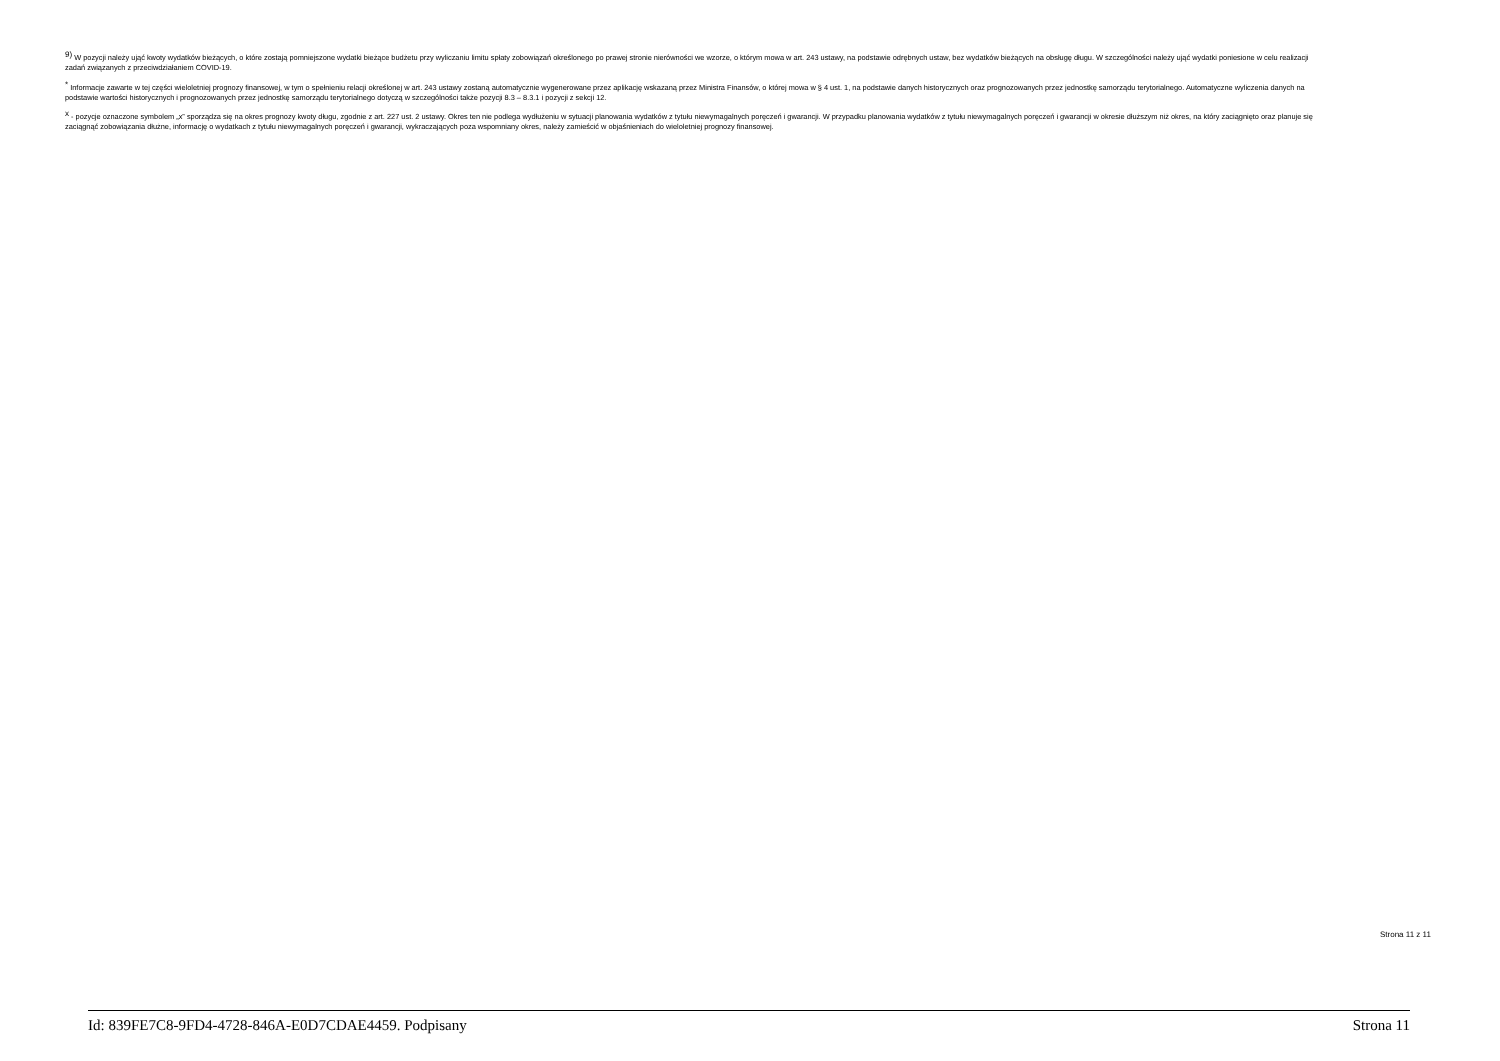<sup>9)</sup> W pozycji należy ująć kwoty wydatków bieżących, o które zostają pomniejszone wydatki bieżące budżetu przy wyliczaniu limitu spłaty zobowiązań określonego po prawej stronie nierówności we wzorze, o którym mowa w art. 243 ustawy, na podstawie odrębnych ustaw, bez wydatków bieżących na obsługę długu. W szczególności należy ująć wydatki poniesione w celu realizacji zadań związanych z przeciwdziałaniem COVID-19.
<sup>*</sup> Informacje zawarte w tej części wieloletniej prognozy finansowej, w tym o spełnieniu relacji określonej w art. 243 ustawy zostaną automatycznie wygenerowane przez aplikację wskazaną przez Ministra Finansów, o której mowa w § 4 ust. 1, na podstawie danych historycznych oraz prognozowanych przez jednostkę samorządu terytorialnego. Automatyczne wyliczenia danych na podstawie wartości historycznych i prognozowanych przez jednostkę samorządu terytorialnego dotyczą w szczególności także pozycji 8.3 – 8.3.1 i pozycji z sekcji 12.
<sup>x</sup> - pozycje oznaczone symbolem „x” sporządza się na okres prognozy kwoty długu, zgodnie z art. 227 ust. 2 ustawy. Okres ten nie podlega wydłużeniu w sytuacji planowania wydatków z tytułu niewymagalnych poręczeń i gwarancji. W przypadku planowania wydatków z tytułu niewymagalnych poręczeń i gwarancji w okresie dłuższym niż okres, na który zaciągnięto oraz planuje się zaciągnąć zobowiązania dłużne, informację o wydatkach z tytułu niewymagalnych poręczeń i gwarancji, wykraczających poza wspomniany okres, należy zamieścić w objaśnieniach do wieloletniej prognozy finansowej.
Strona 11 z 11
Id: 839FE7C8-9FD4-4728-846A-E0D7CDAE4459. Podpisany Strona 11